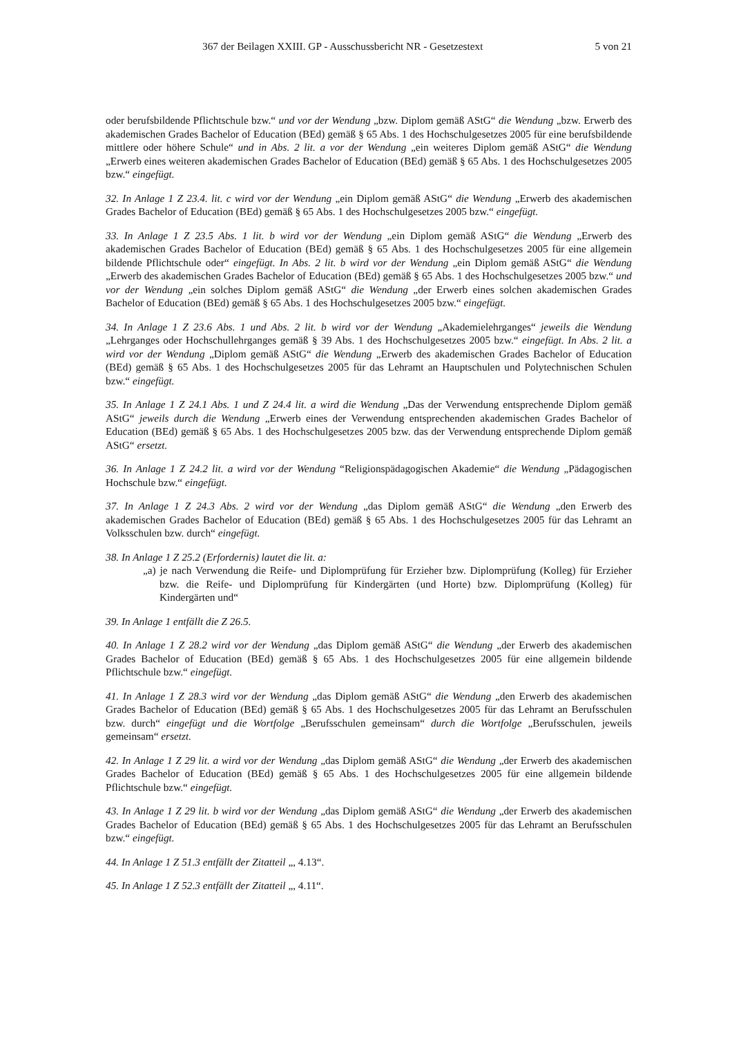367 der Beilagen XXIII. GP - Ausschussbericht NR - Gesetzestext 5 von 21
oder berufsbildende Pflichtschule bzw.“ und vor der Wendung „bzw. Diplom gemäß AStG“ die Wendung „bzw. Erwerb des akademischen Grades Bachelor of Education (BEd) gemäß § 65 Abs. 1 des Hochschulgesetzes 2005 für eine berufsbildende mittlere oder höhere Schule“ und in Abs. 2 lit. a vor der Wendung „ein weiteres Diplom gemäß AStG“ die Wendung „Erwerb eines weiteren akademischen Grades Bachelor of Education (BEd) gemäß § 65 Abs. 1 des Hochschulgesetzes 2005 bzw.“ eingefügt.
32. In Anlage 1 Z 23.4. lit. c wird vor der Wendung „ein Diplom gemäß AStG“ die Wendung „Erwerb des akademischen Grades Bachelor of Education (BEd) gemäß § 65 Abs. 1 des Hochschulgesetzes 2005 bzw.“ eingefügt.
33. In Anlage 1 Z 23.5 Abs. 1 lit. b wird vor der Wendung „ein Diplom gemäß AStG“ die Wendung „Erwerb des akademischen Grades Bachelor of Education (BEd) gemäß § 65 Abs. 1 des Hochschulgesetzes 2005 für eine allgemein bildende Pflichtschule oder“ eingefügt. In Abs. 2 lit. b wird vor der Wendung „ein Diplom gemäß AStG“ die Wendung „Erwerb des akademischen Grades Bachelor of Education (BEd) gemäß § 65 Abs. 1 des Hochschulgesetzes 2005 bzw.“ und vor der Wendung „ein solches Diplom gemäß AStG“ die Wendung „der Erwerb eines solchen akademischen Grades Bachelor of Education (BEd) gemäß § 65 Abs. 1 des Hochschulgesetzes 2005 bzw.“ eingefügt.
34. In Anlage 1 Z 23.6 Abs. 1 und Abs. 2 lit. b wird vor der Wendung „Akademielehrganges“ jeweils die Wendung „Lehrganges oder Hochschullehrganges gemäß § 39 Abs. 1 des Hochschulgesetzes 2005 bzw.“ eingefügt. In Abs. 2 lit. a wird vor der Wendung „Diplom gemäß AStG“ die Wendung „Erwerb des akademischen Grades Bachelor of Education (BEd) gemäß § 65 Abs. 1 des Hochschulgesetzes 2005 für das Lehramt an Hauptschulen und Polytechnischen Schulen bzw.“ eingefügt.
35. In Anlage 1 Z 24.1 Abs. 1 und Z 24.4 lit. a wird die Wendung „Das der Verwendung entsprechende Diplom gemäß AStG“ jeweils durch die Wendung „Erwerb eines der Verwendung entsprechenden akademischen Grades Bachelor of Education (BEd) gemäß § 65 Abs. 1 des Hochschulgesetzes 2005 bzw. das der Verwendung entsprechende Diplom gemäß AStG“ ersetzt.
36. In Anlage 1 Z 24.2 lit. a wird vor der Wendung “Religionspädagogischen Akademie“ die Wendung „Pädagogischen Hochschule bzw.“ eingefügt.
37. In Anlage 1 Z 24.3 Abs. 2 wird vor der Wendung „das Diplom gemäß AStG“ die Wendung „den Erwerb des akademischen Grades Bachelor of Education (BEd) gemäß § 65 Abs. 1 des Hochschulgesetzes 2005 für das Lehramt an Volksschulen bzw. durch“ eingefügt.
38. In Anlage 1 Z 25.2 (Erfordernis) lautet die lit. a:
„a) je nach Verwendung die Reife- und Diplomprüfung für Erzieher bzw. Diplomprüfung (Kolleg) für Erzieher bzw. die Reife- und Diplomprüfung für Kindergärten (und Horte) bzw. Diplomprüfung (Kolleg) für Kindergärten und“
39. In Anlage 1 entfällt die Z 26.5.
40. In Anlage 1 Z 28.2 wird vor der Wendung „das Diplom gemäß AStG“ die Wendung „der Erwerb des akademischen Grades Bachelor of Education (BEd) gemäß § 65 Abs. 1 des Hochschulgesetzes 2005 für eine allgemein bildende Pflichtschule bzw.“ eingefügt.
41. In Anlage 1 Z 28.3 wird vor der Wendung „das Diplom gemäß AStG“ die Wendung „den Erwerb des akademischen Grades Bachelor of Education (BEd) gemäß § 65 Abs. 1 des Hochschulgesetzes 2005 für das Lehramt an Berufsschulen bzw. durch“ eingefügt und die Wortfolge „Berufsschulen gemeinsam“ durch die Wortfolge „Berufsschulen, jeweils gemeinsam“ ersetzt.
42. In Anlage 1 Z 29 lit. a wird vor der Wendung „das Diplom gemäß AStG“ die Wendung „der Erwerb des akademischen Grades Bachelor of Education (BEd) gemäß § 65 Abs. 1 des Hochschulgesetzes 2005 für eine allgemein bildende Pflichtschule bzw.“ eingefügt.
43. In Anlage 1 Z 29 lit. b wird vor der Wendung „das Diplom gemäß AStG“ die Wendung „der Erwerb des akademischen Grades Bachelor of Education (BEd) gemäß § 65 Abs. 1 des Hochschulgesetzes 2005 für das Lehramt an Berufsschulen bzw.“ eingefügt.
44. In Anlage 1 Z 51.3 entfällt der Zitatteil „, 4.13“.
45. In Anlage 1 Z 52.3 entfällt der Zitatteil „, 4.11“.